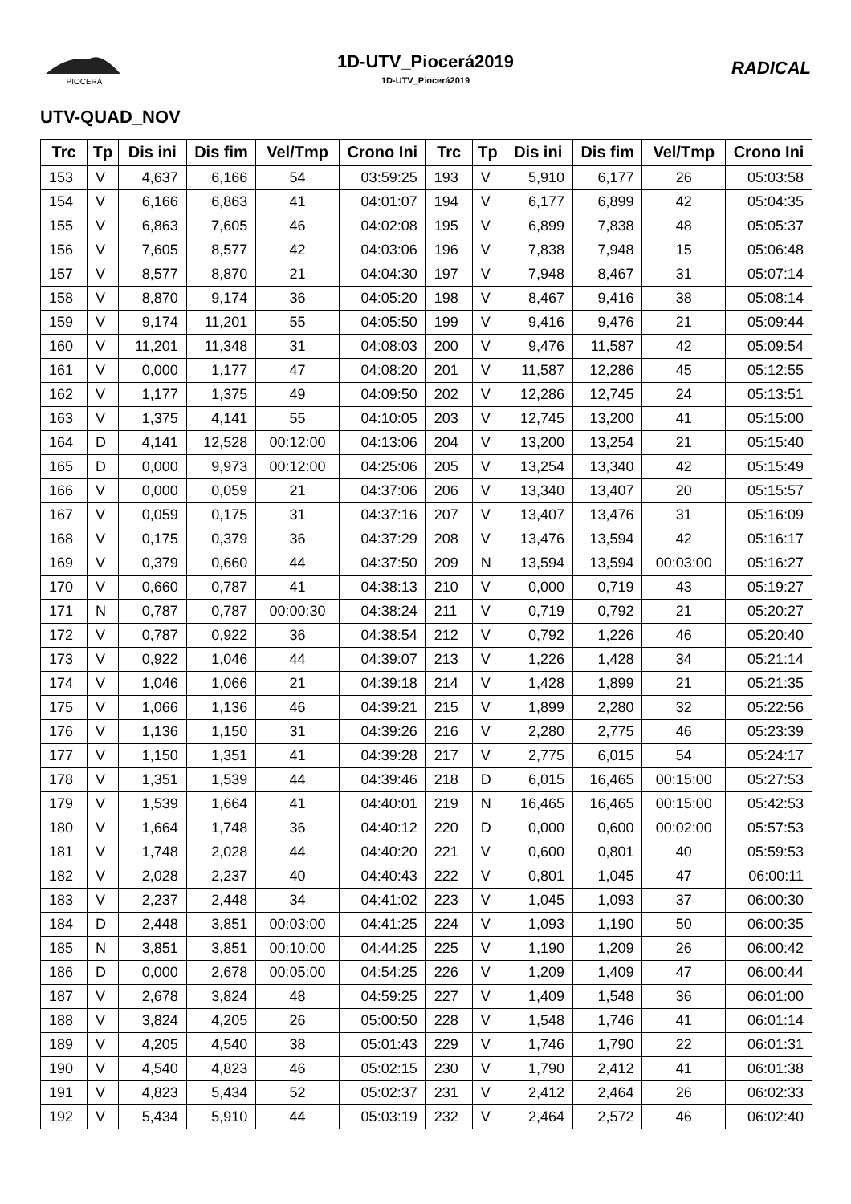PIOCERÁ
1D-UTV_Piocerá2019
1D-UTV_Piocerá2019
RADICAL
UTV-QUAD_NOV
| Trc | Tp | Dis ini | Dis fim | Vel/Tmp | Crono Ini | Trc | Tp | Dis ini | Dis fim | Vel/Tmp | Crono Ini |
| --- | --- | --- | --- | --- | --- | --- | --- | --- | --- | --- | --- |
| 153 | V | 4,637 | 6,166 | 54 | 03:59:25 | 193 | V | 5,910 | 6,177 | 26 | 05:03:58 |
| 154 | V | 6,166 | 6,863 | 41 | 04:01:07 | 194 | V | 6,177 | 6,899 | 42 | 05:04:35 |
| 155 | V | 6,863 | 7,605 | 46 | 04:02:08 | 195 | V | 6,899 | 7,838 | 48 | 05:05:37 |
| 156 | V | 7,605 | 8,577 | 42 | 04:03:06 | 196 | V | 7,838 | 7,948 | 15 | 05:06:48 |
| 157 | V | 8,577 | 8,870 | 21 | 04:04:30 | 197 | V | 7,948 | 8,467 | 31 | 05:07:14 |
| 158 | V | 8,870 | 9,174 | 36 | 04:05:20 | 198 | V | 8,467 | 9,416 | 38 | 05:08:14 |
| 159 | V | 9,174 | 11,201 | 55 | 04:05:50 | 199 | V | 9,416 | 9,476 | 21 | 05:09:44 |
| 160 | V | 11,201 | 11,348 | 31 | 04:08:03 | 200 | V | 9,476 | 11,587 | 42 | 05:09:54 |
| 161 | V | 0,000 | 1,177 | 47 | 04:08:20 | 201 | V | 11,587 | 12,286 | 45 | 05:12:55 |
| 162 | V | 1,177 | 1,375 | 49 | 04:09:50 | 202 | V | 12,286 | 12,745 | 24 | 05:13:51 |
| 163 | V | 1,375 | 4,141 | 55 | 04:10:05 | 203 | V | 12,745 | 13,200 | 41 | 05:15:00 |
| 164 | D | 4,141 | 12,528 | 00:12:00 | 04:13:06 | 204 | V | 13,200 | 13,254 | 21 | 05:15:40 |
| 165 | D | 0,000 | 9,973 | 00:12:00 | 04:25:06 | 205 | V | 13,254 | 13,340 | 42 | 05:15:49 |
| 166 | V | 0,000 | 0,059 | 21 | 04:37:06 | 206 | V | 13,340 | 13,407 | 20 | 05:15:57 |
| 167 | V | 0,059 | 0,175 | 31 | 04:37:16 | 207 | V | 13,407 | 13,476 | 31 | 05:16:09 |
| 168 | V | 0,175 | 0,379 | 36 | 04:37:29 | 208 | V | 13,476 | 13,594 | 42 | 05:16:17 |
| 169 | V | 0,379 | 0,660 | 44 | 04:37:50 | 209 | N | 13,594 | 13,594 | 00:03:00 | 05:16:27 |
| 170 | V | 0,660 | 0,787 | 41 | 04:38:13 | 210 | V | 0,000 | 0,719 | 43 | 05:19:27 |
| 171 | N | 0,787 | 0,787 | 00:00:30 | 04:38:24 | 211 | V | 0,719 | 0,792 | 21 | 05:20:27 |
| 172 | V | 0,787 | 0,922 | 36 | 04:38:54 | 212 | V | 0,792 | 1,226 | 46 | 05:20:40 |
| 173 | V | 0,922 | 1,046 | 44 | 04:39:07 | 213 | V | 1,226 | 1,428 | 34 | 05:21:14 |
| 174 | V | 1,046 | 1,066 | 21 | 04:39:18 | 214 | V | 1,428 | 1,899 | 21 | 05:21:35 |
| 175 | V | 1,066 | 1,136 | 46 | 04:39:21 | 215 | V | 1,899 | 2,280 | 32 | 05:22:56 |
| 176 | V | 1,136 | 1,150 | 31 | 04:39:26 | 216 | V | 2,280 | 2,775 | 46 | 05:23:39 |
| 177 | V | 1,150 | 1,351 | 41 | 04:39:28 | 217 | V | 2,775 | 6,015 | 54 | 05:24:17 |
| 178 | V | 1,351 | 1,539 | 44 | 04:39:46 | 218 | D | 6,015 | 16,465 | 00:15:00 | 05:27:53 |
| 179 | V | 1,539 | 1,664 | 41 | 04:40:01 | 219 | N | 16,465 | 16,465 | 00:15:00 | 05:42:53 |
| 180 | V | 1,664 | 1,748 | 36 | 04:40:12 | 220 | D | 0,000 | 0,600 | 00:02:00 | 05:57:53 |
| 181 | V | 1,748 | 2,028 | 44 | 04:40:20 | 221 | V | 0,600 | 0,801 | 40 | 05:59:53 |
| 182 | V | 2,028 | 2,237 | 40 | 04:40:43 | 222 | V | 0,801 | 1,045 | 47 | 06:00:11 |
| 183 | V | 2,237 | 2,448 | 34 | 04:41:02 | 223 | V | 1,045 | 1,093 | 37 | 06:00:30 |
| 184 | D | 2,448 | 3,851 | 00:03:00 | 04:41:25 | 224 | V | 1,093 | 1,190 | 50 | 06:00:35 |
| 185 | N | 3,851 | 3,851 | 00:10:00 | 04:44:25 | 225 | V | 1,190 | 1,209 | 26 | 06:00:42 |
| 186 | D | 0,000 | 2,678 | 00:05:00 | 04:54:25 | 226 | V | 1,209 | 1,409 | 47 | 06:00:44 |
| 187 | V | 2,678 | 3,824 | 48 | 04:59:25 | 227 | V | 1,409 | 1,548 | 36 | 06:01:00 |
| 188 | V | 3,824 | 4,205 | 26 | 05:00:50 | 228 | V | 1,548 | 1,746 | 41 | 06:01:14 |
| 189 | V | 4,205 | 4,540 | 38 | 05:01:43 | 229 | V | 1,746 | 1,790 | 22 | 06:01:31 |
| 190 | V | 4,540 | 4,823 | 46 | 05:02:15 | 230 | V | 1,790 | 2,412 | 41 | 06:01:38 |
| 191 | V | 4,823 | 5,434 | 52 | 05:02:37 | 231 | V | 2,412 | 2,464 | 26 | 06:02:33 |
| 192 | V | 5,434 | 5,910 | 44 | 05:03:19 | 232 | V | 2,464 | 2,572 | 46 | 06:02:40 |